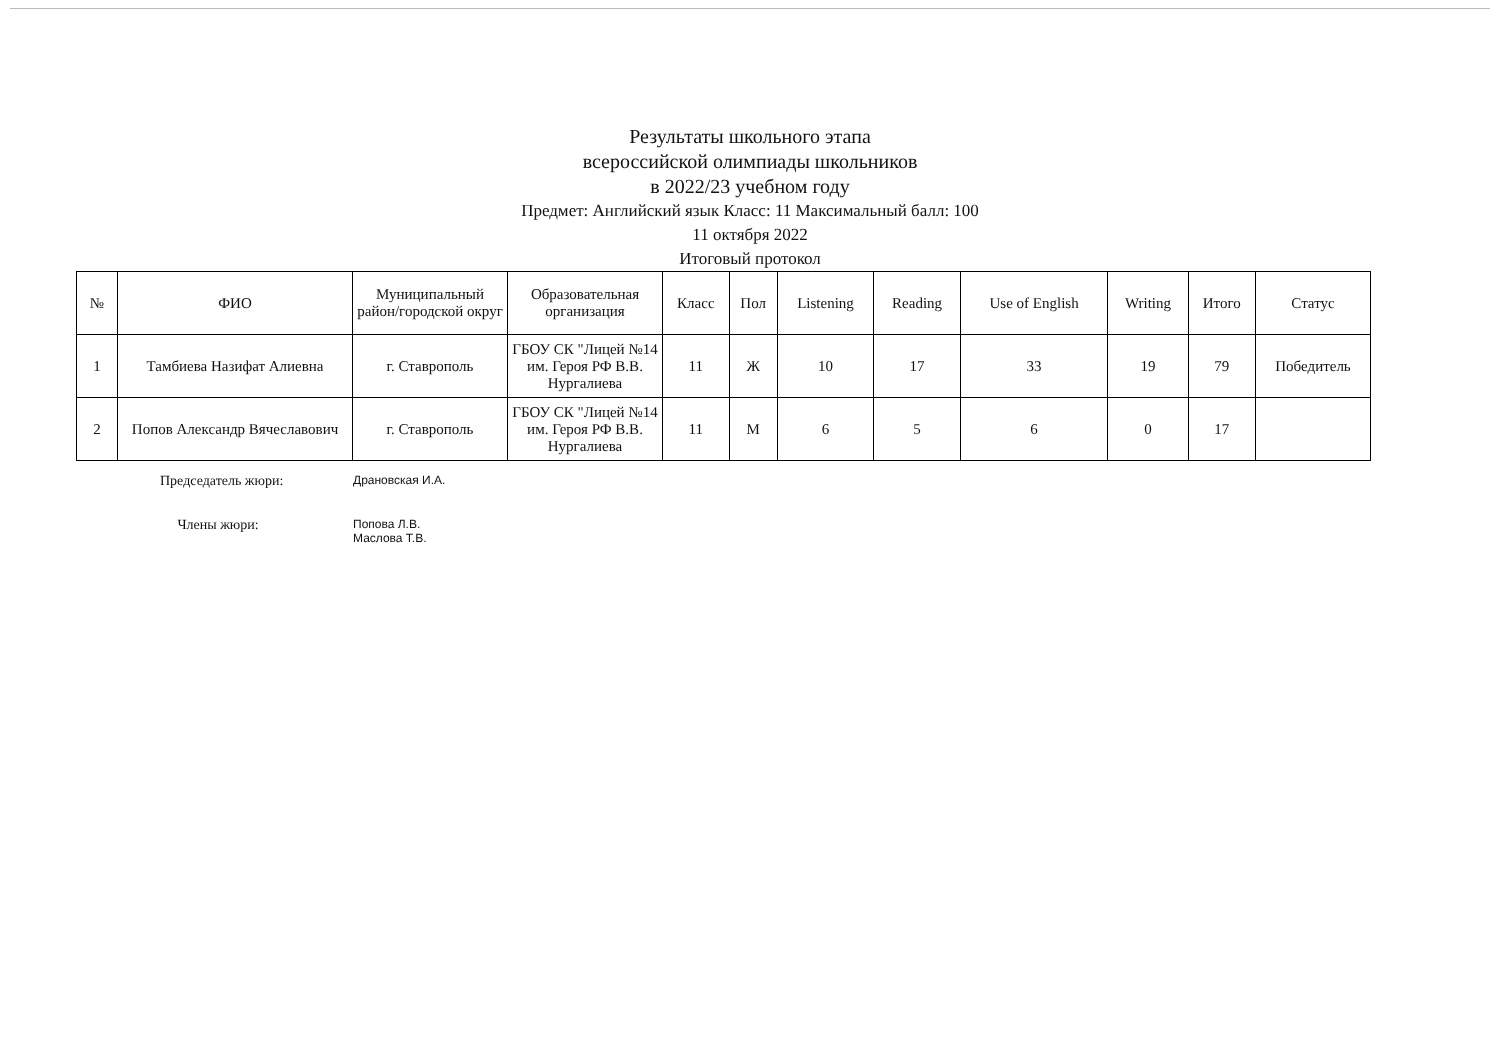Результаты школьного этапа
всероссийской олимпиады школьников
в 2022/23 учебном году
Предмет: Английский язык Класс: 11 Максимальный балл: 100
11 октября 2022
Итоговый протокол
| № | ФИО | Муниципальный район/городской округ | Образовательная организация | Класс | Пол | Listening | Reading | Use of English | Writing | Итого | Статус |
| --- | --- | --- | --- | --- | --- | --- | --- | --- | --- | --- | --- |
| 1 | Тамбиева Назифат Алиевна | г. Ставрополь | ГБОУ СК "Лицей №14 им. Героя РФ В.В. Нургалиева | 11 | Ж | 10 | 17 | 33 | 19 | 79 | Победитель |
| 2 | Попов Александр Вячеславович | г. Ставрополь | ГБОУ СК "Лицей №14 им. Героя РФ В.В. Нургалиева | 11 | М | 6 | 5 | 6 | 0 | 17 | |
Председатель жюри:
Драновская И.А.
Члены жюри:
Попова Л.В.
Маслова Т.В.